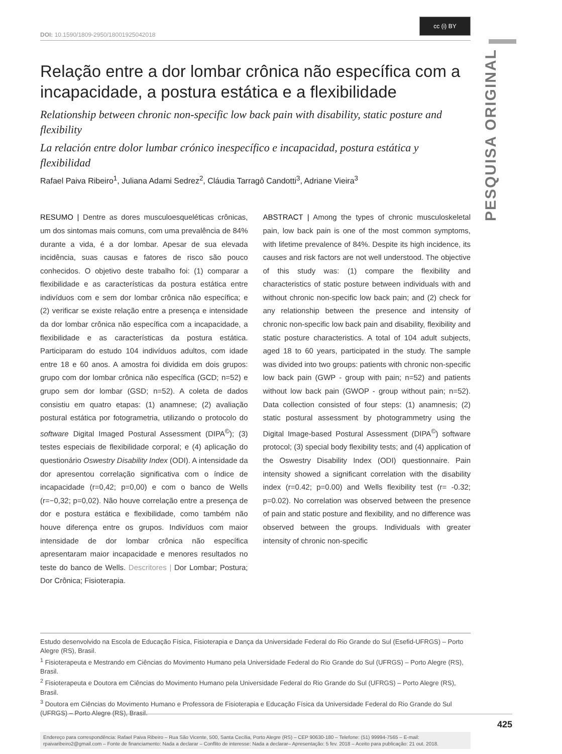PESQUISA ORIGINAL
cc (i) BY
DOI: 10.1590/1809-2950/18001925042018
Relação entre a dor lombar crônica não específica com a incapacidade, a postura estática e a flexibilidade
Relationship between chronic non-specific low back pain with disability, static posture and flexibility
La relación entre dolor lumbar crónico inespecífico e incapacidad, postura estática y flexibilidad
Rafael Paiva Ribeiro<sup>1</sup>, Juliana Adami Sedrez<sup>2</sup>, Cláudia Tarragô Candotti<sup>3</sup>, Adriane Vieira<sup>3</sup>
RESUMO | Dentre as dores musculoesqueléticas crônicas, um dos sintomas mais comuns, com uma prevalência de 84% durante a vida, é a dor lombar. Apesar de sua elevada incidência, suas causas e fatores de risco são pouco conhecidos. O objetivo deste trabalho foi: (1) comparar a flexibilidade e as características da postura estática entre indivíduos com e sem dor lombar crônica não específica; e (2) verificar se existe relação entre a presença e intensidade da dor lombar crônica não específica com a incapacidade, a flexibilidade e as características da postura estática. Participaram do estudo 104 indivíduos adultos, com idade entre 18 e 60 anos. A amostra foi dividida em dois grupos: grupo com dor lombar crônica não específica (GCD; n=52) e grupo sem dor lombar (GSD; n=52). A coleta de dados consistiu em quatro etapas: (1) anamnese; (2) avaliação postural estática por fotogrametria, utilizando o protocolo do software Digital Imaged Postural Assessment (DIPA<sup>©</sup>); (3) testes especiais de flexibilidade corporal; e (4) aplicação do questionário Oswestry Disability Index (ODI). A intensidade da dor apresentou correlação significativa com o índice de incapacidade (r=0,42; p=0,00) e com o banco de Wells (r=−0,32; p=0,02). Não houve correlação entre a presença de dor e postura estática e flexibilidade, como também não houve diferença entre os grupos. Indivíduos com maior intensidade de dor lombar crônica não específica apresentaram maior incapacidade e menores resultados no teste do banco de Wells. Descritores | Dor Lombar; Postura; Dor Crônica; Fisioterapia.
ABSTRACT | Among the types of chronic musculoskeletal pain, low back pain is one of the most common symptoms, with lifetime prevalence of 84%. Despite its high incidence, its causes and risk factors are not well understood. The objective of this study was: (1) compare the flexibility and characteristics of static posture between individuals with and without chronic non-specific low back pain; and (2) check for any relationship between the presence and intensity of chronic non-specific low back pain and disability, flexibility and static posture characteristics. A total of 104 adult subjects, aged 18 to 60 years, participated in the study. The sample was divided into two groups: patients with chronic non-specific low back pain (GWP - group with pain; n=52) and patients without low back pain (GWOP - group without pain; n=52). Data collection consisted of four steps: (1) anamnesis; (2) static postural assessment by photogrammetry using the Digital Image-based Postural Assessment (DIPA<sup>©</sup>) software protocol; (3) special body flexibility tests; and (4) application of the Oswestry Disability Index (ODI) questionnaire. Pain intensity showed a significant correlation with the disability index (r=0.42; p=0.00) and Wells flexibility test (r= -0.32; p=0.02). No correlation was observed between the presence of pain and static posture and flexibility, and no difference was observed between the groups. Individuals with greater intensity of chronic non-specific
Estudo desenvolvido na Escola de Educação Física, Fisioterapia e Dança da Universidade Federal do Rio Grande do Sul (Esefid-UFRGS) – Porto Alegre (RS), Brasil.
<sup>1</sup> Fisioterapeuta e Mestrando em Ciências do Movimento Humano pela Universidade Federal do Rio Grande do Sul (UFRGS) – Porto Alegre (RS), Brasil.
<sup>2</sup> Fisioterapeuta e Doutora em Ciências do Movimento Humano pela Universidade Federal do Rio Grande do Sul (UFRGS) – Porto Alegre (RS), Brasil.
<sup>3</sup> Doutora em Ciências do Movimento Humano e Professora de Fisioterapia e Educação Física da Universidade Federal do Rio Grande do Sul (UFRGS) – Porto Alegre (RS), Brasil.
Endereço para correspondência: Rafael Paiva Ribeiro – Rua São Vicente, 500, Santa Cecília, Porto Alegre (RS) – CEP 90630-180 – Telefone: (51) 99994-7565 – E-mail: rpaivaribeiro2@gmail.com – Fonte de financiamento: Nada a declarar – Conflito de interesse: Nada a declarar– Apresentação: 5 fev. 2018 – Aceito para publicação: 21 out. 2018.
425